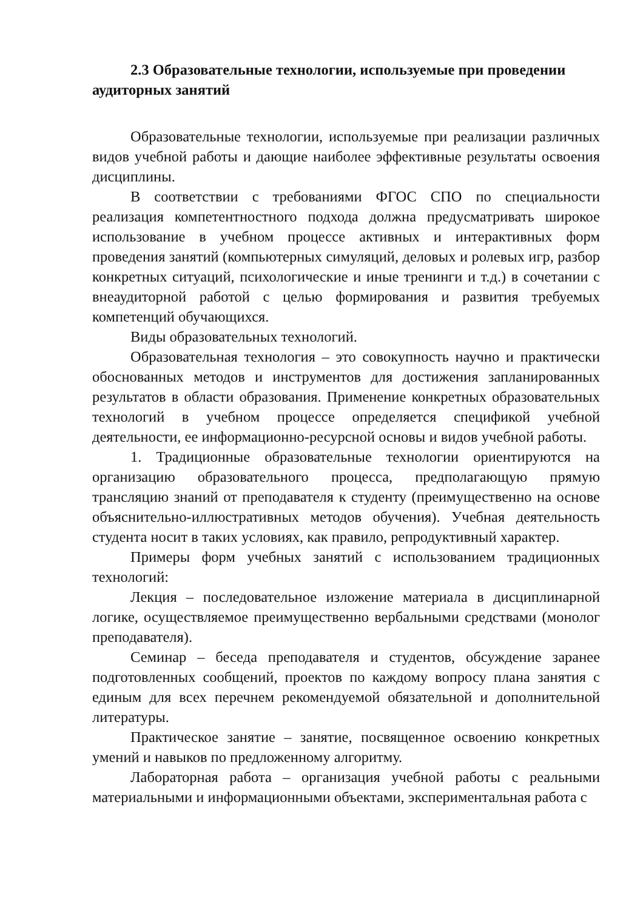2.3 Образовательные технологии, используемые при проведении аудиторных занятий
Образовательные технологии, используемые при реализации различных видов учебной работы и дающие наиболее эффективные результаты освоения дисциплины.
В соответствии с требованиями ФГОС СПО по специальности реализация компетентностного подхода должна предусматривать широкое использование в учебном процессе активных и интерактивных форм проведения занятий (компьютерных симуляций, деловых и ролевых игр, разбор конкретных ситуаций, психологические и иные тренинги и т.д.) в сочетании с внеаудиторной работой с целью формирования и развития требуемых компетенций обучающихся.
Виды образовательных технологий.
Образовательная технология – это совокупность научно и практически обоснованных методов и инструментов для достижения запланированных результатов в области образования. Применение конкретных образовательных технологий в учебном процессе определяется спецификой учебной деятельности, ее информационно-ресурсной основы и видов учебной работы.
1. Традиционные образовательные технологии ориентируются на организацию образовательного процесса, предполагающую прямую трансляцию знаний от преподавателя к студенту (преимущественно на основе объяснительно-иллюстративных методов обучения). Учебная деятельность студента носит в таких условиях, как правило, репродуктивный характер.
Примеры форм учебных занятий с использованием традиционных технологий:
Лекция – последовательное изложение материала в дисциплинарной логике, осуществляемое преимущественно вербальными средствами (монолог преподавателя).
Семинар – беседа преподавателя и студентов, обсуждение заранее подготовленных сообщений, проектов по каждому вопросу плана занятия с единым для всех перечнем рекомендуемой обязательной и дополнительной литературы.
Практическое занятие – занятие, посвященное освоению конкретных умений и навыков по предложенному алгоритму.
Лабораторная работа – организация учебной работы с реальными материальными и информационными объектами, экспериментальная работа с